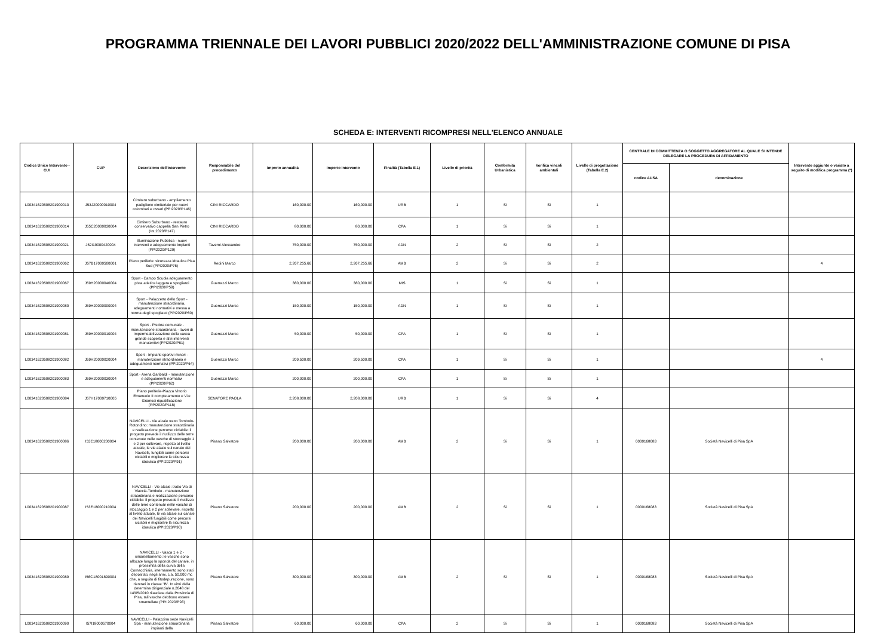PROGRAMMA TRIENNALE DEI LAVORI PUBBLICI 2020/2022 DELL'AMMINISTRAZIONE COMUNE DI PISA
SCHEDA E: INTERVENTI RICOMPRESI NELL'ELENCO ANNUALE
| Codice Unico Intervento - CUI | CUP | Descrizione dell'intervento | Responsabile del procedimento | Importo annualità | Importo intervento | Finalità (Tabella E.1) | Livello di priorità | Conformità Urbanistica | Verifica vincoli ambientali | Livello di progettazione (Tabella E.2) | CENTRALE DI COMMITTENZA O SOGGETTO AGGREGATORE AL QUALE SI INTENDE DELEGARE LA PROCEDURA DI AFFIDAMENTO | | Intervento aggiunto o variato a seguito di modifica programma (*) |
| --- | --- | --- | --- | --- | --- | --- | --- | --- | --- | --- | --- | --- | --- |
| | | | | | | | | | | | codice AUSA | denominazione | |
| L00341620508201900013 | J53J20000010004 | Cimitero suburbano - ampliamento padiglione cimiteriale per nuovi colombari e ossari (PPI2020/P146) | CINI RICCARDO | 160,000.00 | 160,000.00 | URB | 1 | Si | Si | 1 | | | |
| L00341620508201900014 | J55C20000030004 | Cimitero Suburbano - restauro conservativo cappella San Pietro (Int.2020/P147) | CINI RICCARDO | 80,000.00 | 80,000.00 | CPA | 1 | Si | Si | 1 | | | |
| L00341620508201900021 | J52I19000420004 | Illuminazione Pubblica - nuovi interventi e adeguamento impianti (PPI2020/P129) | Taverni Alessandro | 750,000.00 | 750,000.00 | ADN | 2 | Si | Si | 2 | | | |
| L00341620508201900062 | J57B17000500001 | Piano periferie: sicurezza idraulica Pisa Sud (PPI2020/P76) | Redini Marco | 2,267,255.66 | 2,267,255.66 | AMB | 2 | Si | Si | 2 | | | 4 |
| L00341620508201900067 | J59H20000040004 | Sport - Campo Scuola adeguamento pista atletica leggera e spogliatoi (PPI2020/P59) | Guerrazzi Marco | 380,000.00 | 380,000.00 | MIS | 1 | Si | Si | 1 | | | |
| L00341620508201900080 | J59H20000000004 | Sport - Palazzetto dello Sport - manutenzione straordinaria, adeguamenti normativi e messa a norma degli spogliatoi (PPI2020/P60) | Guerrazzi Marco | 150,000.00 | 150,000.00 | ADN | 1 | Si | Si | 1 | | | |
| L00341620508201900081 | J59H20000010004 | Sport - Piscina comunale - manutenzione straordinaria - lavori di impermeabilizzazione della vasca grande scoperta e altri interventi manutentivi (PPI2020/P61) | Guerrazzi Marco | 50,000.00 | 50,000.00 | CPA | 1 | Si | Si | 1 | | | |
| L00341620508201900082 | J59H20000020004 | Sport - Impianti sportivi minori - manutenzione straordinaria e adeguamenti normativi (PPI2020/P64) | Guerrazzi Marco | 209,500.00 | 209,500.00 | CPA | 1 | Si | Si | 1 | | | 4 |
| L00341620508201900083 | J59H20000030004 | Sport - Arena Garibaldi - manutenzione e adeguamenti normativi (PPI2020/P62) | Guerrazzi Marco | 200,000.00 | 200,000.00 | CPA | 1 | Si | Si | 1 | | | |
| L00341620508201900084 | J57H17000710005 | Piano periferie-Piazza Vittorio Emanuele II completamento e V.le Gramsci riqualificazione (PPI2020/P118) | SENATORE PAOLA | 2,208,000.00 | 2,208,000.00 | URB | 1 | Si | Si | 4 | | | |
| L00341620508201900086 | I53E18000200004 | NAVICELLI - Vie alzaie tratto Tombolo-Rotondino: manutenzione straordinaria e realizzazione percorso ciclabile: il progetto prevede il riutilizzo delle terre contenute nelle vasche di stoccaggio 1 e 2 per sollevare, rispetto al livello attuale, le vie alzaie sul canale dei Navicelli, fungibili come percorsi ciclabili e migliorare la sicurezza idraulica (PPI2020/P91) | Pisano Salvatore | 200,000.00 | 200,000.00 | AMB | 2 | Si | Si | 1 | 0000168083 | Società Navicelli di Pisa SpA | |
| L00341620508201900087 | I53E18000210004 | NAVICELLI - Vie alzaie: tratto Via di Viaccia-Tombolo - manutenzione straordinaria e realizzazione percorso ciclabile: il progetto prevede il riutilizzo delle terre contenute nelle vasche di stoccaggio 1 e 2 per sollevare, rispetto al livello attuale, le via alzaie sul canale dei Navicelli fungibili come percorsi ciclabili e migliorare la sicurezza idraulica (PPI2020/P90) | Pisano Salvatore | 200,000.00 | 200,000.00 | AMB | 2 | Si | Si | 1 | 0000168083 | Società Navicelli di Pisa SpA | |
| L00341620508201900089 | I56C18001890004 | NAVICELLI - Vasca 1 e 2 - smantellamento: le vasche sono allocate lungo la sponda del canale, in prossimità della curva della Cornacchiaia, internamento sono stati depositati, negli anni, c.a. 50.000 mc che, a seguito di fitodepurazione, sono rientrati in classe "B". In virtù della determina dirigenziale n.2048 del 14/05/2010 rilasciata dalla Provincia di Pisa, tali vasche debbono essere smantellate (PPI 2020/P93) | Pisano Salvatore | 300,000.00 | 300,000.00 | AMB | 2 | Si | Si | 1 | 0000168083 | Società Navicelli di Pisa SpA | |
| L00341620508201900090 | I57I18000570004 | NAVICELLI - Palazzina sede Navicelli Spa - manutenzione straordinaria impianti della | Pisano Salvatore | 60,000.00 | 60,000.00 | CPA | 2 | Si | Si | 1 | 0000168083 | Società Navicelli di Pisa SpA | |